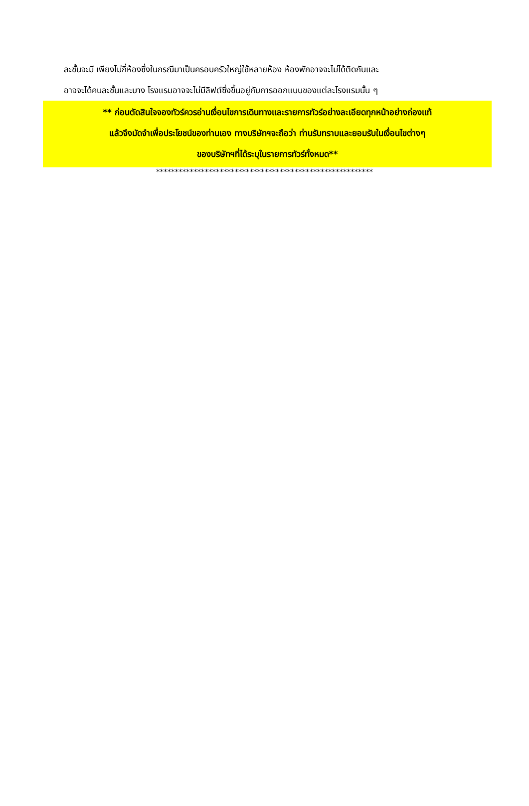ละชั้นจะมี เพียงไม่กี่ห้องซึ่งในกรณีมาเป็นครอบครัวใหญ่ใช้หลายห้อง ห้องพักอาจจะไม่ได้ติดกันและ
อาจจะได้คนละชั้นและบาง โรงแรมอาจจะไม่มีลิฟต์ซึ่งขึ้นอยู่กับการออกแบบของแต่ละโรงแรมนั้น ๆ
** ก่อนตัดสินใจจองทัวร์ควรอ่านเงื่อนไขการเดินทางและรายการทัวร์อย่างละเอียดทุกหน้าอย่างถ่องแท้
แล้วจึงมัดจำเพื่อประโยชน์ของท่านเอง ทางบริษัทฯจะถือว่า ท่านรับทราบและยอมรับในเงื่อนไขต่างๆ
ของบริษัทฯที่ได้ระบุในรายการทัวร์ทั้งหมด**
**********************************************************